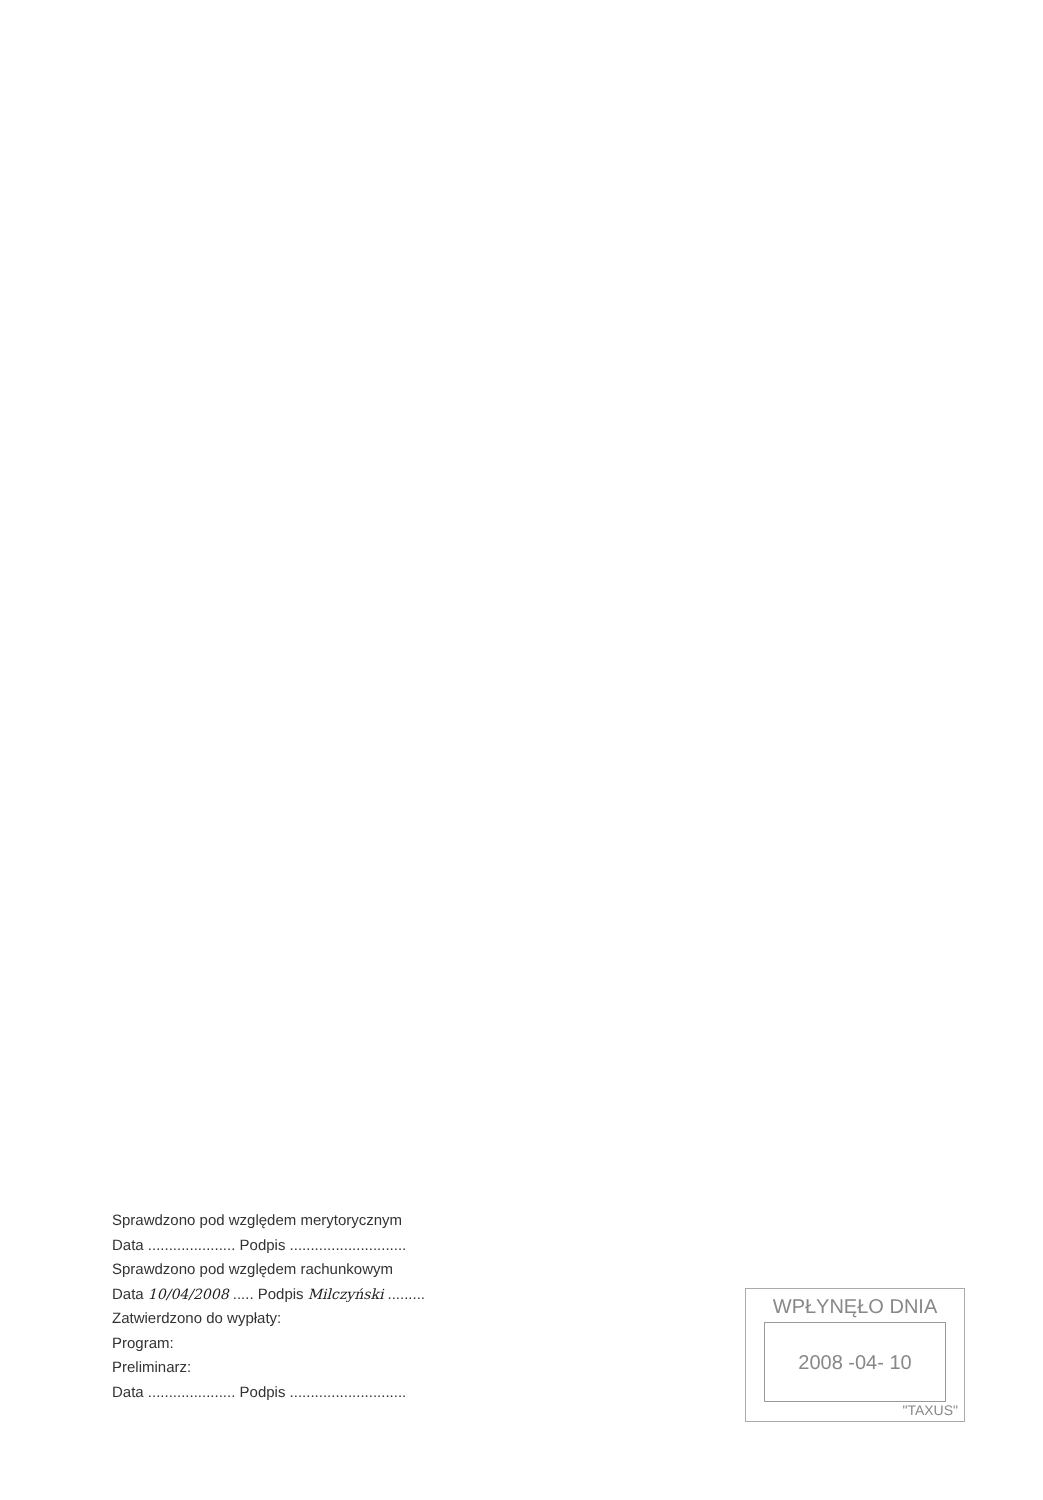Sprawdzono pod względem merytorycznym
Data ..................... Podpis ............................
Sprawdzono pod względem rachunkowym
Data 10/04/2008 ..... Podpis Milczyński .........
Zatwierdzono do wypłaty:
Program:
Preliminarz:
Data ..................... Podpis ............................
WPŁYNĘŁO DNIA
2008 -04- 10
"TAXUS"